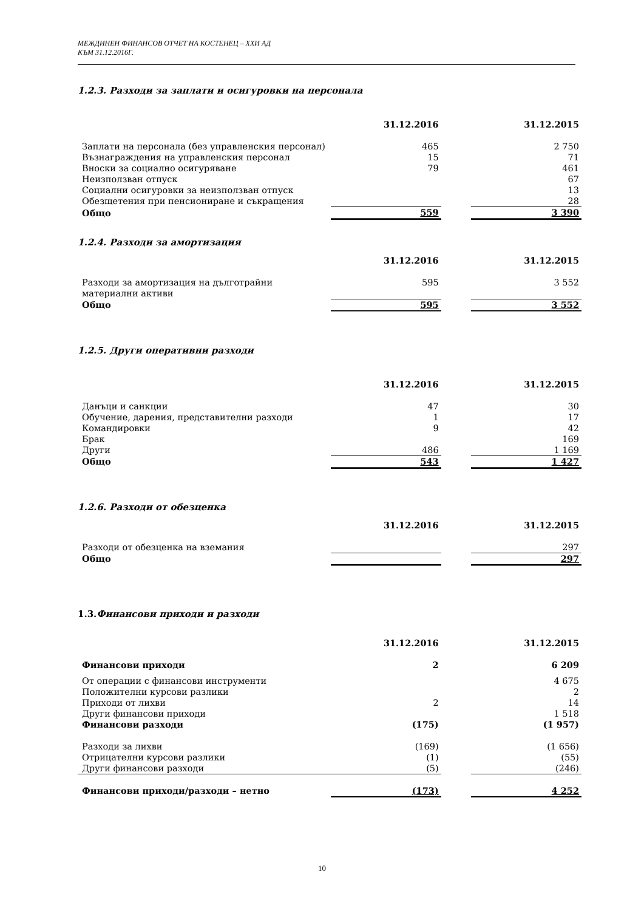МЕЖДИНЕН ФИНАНСОВ ОТЧЕТ НА КОСТЕНЕЦ – ХХИ АД
КЪМ 31.12.2016Г.
1.2.3. Разходи за заплати и осигуровки на персонала
| | 31.12.2016 | | 31.12.2015 |
| Заплати на персонала (без управленския персонал) | 465 | | 2 750 |
| Възнаграждения на управленския персонал | 15 | | 71 |
| Вноски за социално осигуряване | 79 | | 461 |
| Неизползван отпуск | | | 67 |
| Социални осигуровки за неизползван отпуск | | | 13 |
| Обезщетения при пенсиониране и съкращения | | | 28 |
| Общо | 559 | | 3 390 |
1.2.4. Разходи за амортизация
| | 31.12.2016 | | 31.12.2015 |
| Разходи за амортизация на дълготрайни материални активи | 595 | | 3 552 |
| Общо | 595 | | 3 552 |
1.2.5. Други оперативни разходи
| | 31.12.2016 | | 31.12.2015 |
| Данъци и санкции | 47 | | 30 |
| Обучение, дарения, представителни разходи | 1 | | 17 |
| Командировки | 9 | | 42 |
| Брак | | | 169 |
| Други | 486 | | 1 169 |
| Общо | 543 | | 1 427 |
1.2.6. Разходи от обезценка
| | 31.12.2016 | | 31.12.2015 |
| Разходи от обезценка на вземания | | | 297 |
| Общо | | | 297 |
1.3. Финансови приходи и разходи
| | 31.12.2016 | | 31.12.2015 |
| Финансови приходи | 2 | | 6 209 |
| От операции с финансови инструменти | | | 4 675 |
| Положителни курсови разлики | | | 2 |
| Приходи от лихви | 2 | | 14 |
| Други финансови приходи | | | 1 518 |
| Финансови разходи | (175) | | (1 957) |
| Разходи за лихви | (169) | | (1 656) |
| Отрицателни курсови разлики | (1) | | (55) |
| Други финансови разходи | (5) | | (246) |
| Финансови приходи/разходи – нетно | (173) | | 4 252 |
10